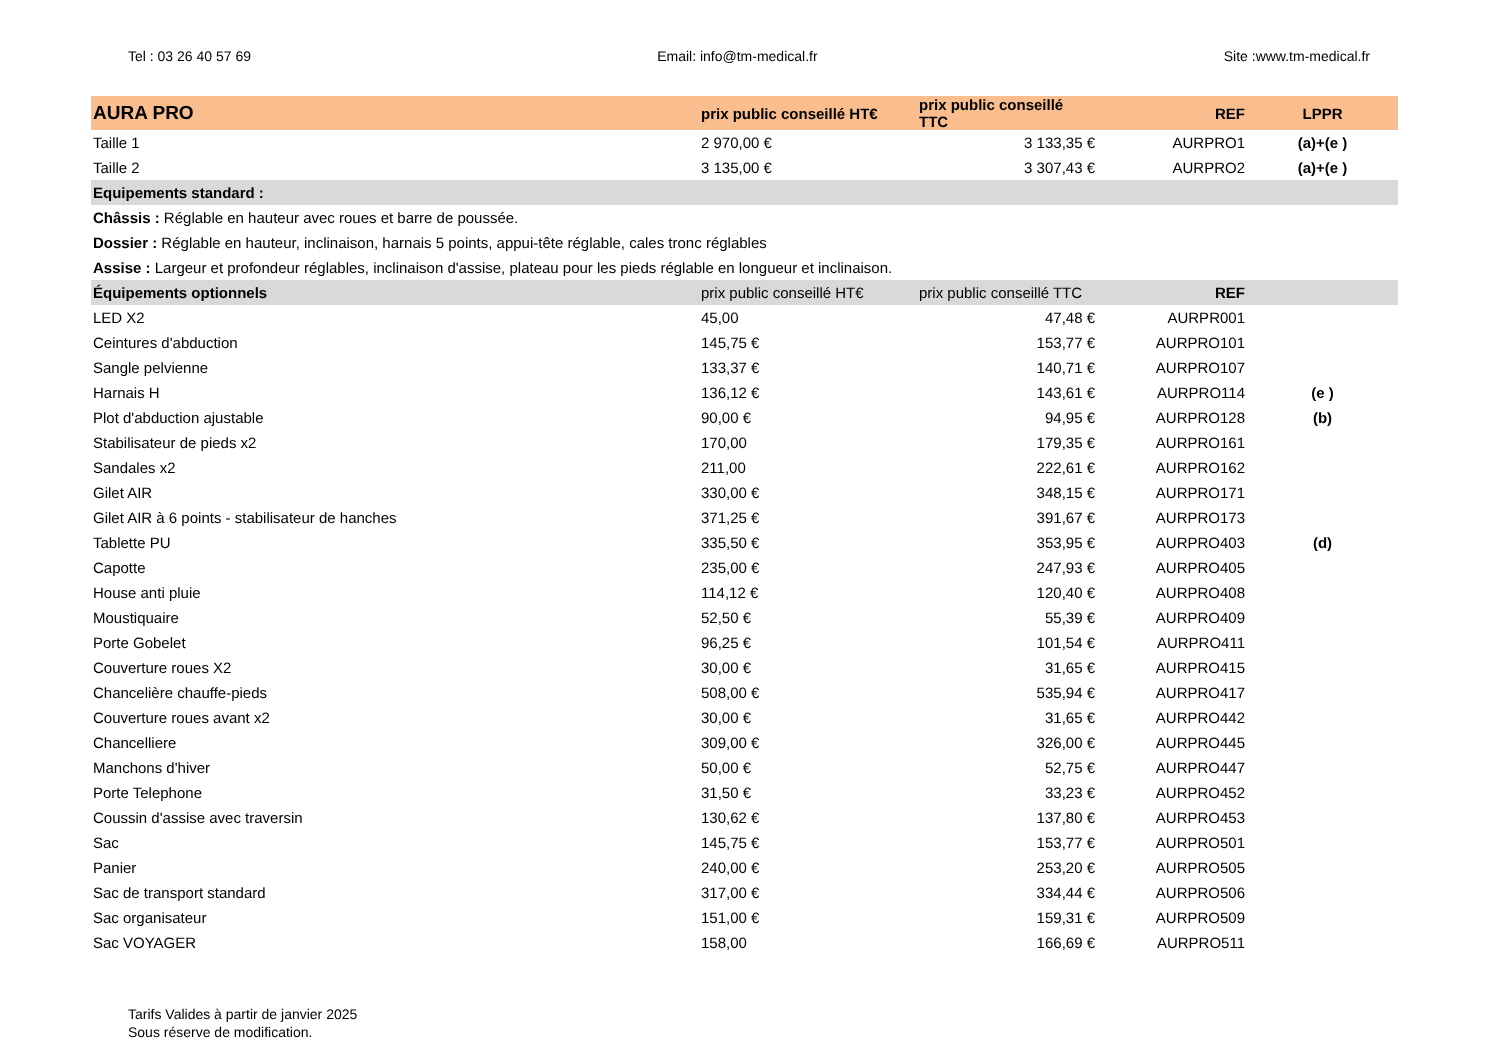Tel : 03 26 40 57 69 Email: info@tm-medical.fr Site :www.tm-medical.fr
| AURA PRO | prix public conseillé HT€ | prix public conseillé TTC | REF | LPPR |
| --- | --- | --- | --- | --- |
| Taille 1 | 2 970,00 € | 3 133,35 € | AURPRO1 | (a)+(e ) |
| Taille 2 | 3 135,00 € | 3 307,43 € | AURPRO2 | (a)+(e ) |
| Equipements standard : | | | | |
| Châssis : Réglable en hauteur avec roues et barre de poussée. | | | | |
| Dossier : Réglable en hauteur, inclinaison, harnais 5 points, appui-tête réglable, cales tronc réglables | | | | |
| Assise : Largeur et profondeur réglables, inclinaison d'assise, plateau pour les pieds réglable en longueur et inclinaison. | | | | |
| Équipements optionnels | prix public conseillé HT€ | prix public conseillé TTC | REF | |
| LED X2 | 45,00 | 47,48 € | AURPR001 | |
| Ceintures d'abduction | 145,75 € | 153,77 € | AURPRO101 | |
| Sangle pelvienne | 133,37 € | 140,71 € | AURPRO107 | |
| Harnais H | 136,12 € | 143,61 € | AURPRO114 | (e ) |
| Plot d'abduction ajustable | 90,00 € | 94,95 € | AURPRO128 | (b) |
| Stabilisateur de pieds x2 | 170,00 | 179,35 € | AURPRO161 | |
| Sandales x2 | 211,00 | 222,61 € | AURPRO162 | |
| Gilet AIR | 330,00 € | 348,15 € | AURPRO171 | |
| Gilet AIR à 6 points - stabilisateur de hanches | 371,25 € | 391,67 € | AURPRO173 | |
| Tablette PU | 335,50 € | 353,95 € | AURPRO403 | (d) |
| Capotte | 235,00 € | 247,93 € | AURPRO405 | |
| House anti pluie | 114,12 € | 120,40 € | AURPRO408 | |
| Moustiquaire | 52,50 € | 55,39 € | AURPRO409 | |
| Porte Gobelet | 96,25 € | 101,54 € | AURPRO411 | |
| Couverture roues X2 | 30,00 € | 31,65 € | AURPRO415 | |
| Chancelière chauffe-pieds | 508,00 € | 535,94 € | AURPRO417 | |
| Couverture roues avant x2 | 30,00 € | 31,65 € | AURPRO442 | |
| Chancelliere | 309,00 € | 326,00 € | AURPRO445 | |
| Manchons d'hiver | 50,00 € | 52,75 € | AURPRO447 | |
| Porte Telephone | 31,50 € | 33,23 € | AURPRO452 | |
| Coussin d'assise avec traversin | 130,62 € | 137,80 € | AURPRO453 | |
| Sac | 145,75 € | 153,77 € | AURPRO501 | |
| Panier | 240,00 € | 253,20 € | AURPRO505 | |
| Sac de transport standard | 317,00 € | 334,44 € | AURPRO506 | |
| Sac organisateur | 151,00 € | 159,31 € | AURPRO509 | |
| Sac VOYAGER | 158,00 | 166,69 € | AURPRO511 | |
Tarifs Valides à partir de janvier 2025
Sous réserve de modification.